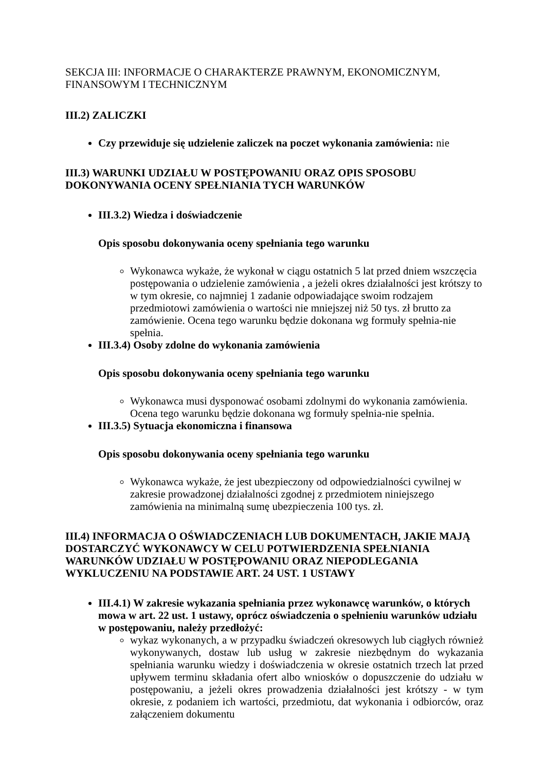SEKCJA III: INFORMACJE O CHARAKTERZE PRAWNYM, EKONOMICZNYM, FINANSOWYM I TECHNICZNYM
III.2) ZALICZKI
Czy przewiduje się udzielenie zaliczek na poczet wykonania zamówienia: nie
III.3) WARUNKI UDZIAŁU W POSTĘPOWANIU ORAZ OPIS SPOSOBU DOKONYWANIA OCENY SPEŁNIANIA TYCH WARUNKÓW
III.3.2) Wiedza i doświadczenie
Opis sposobu dokonywania oceny spełniania tego warunku
Wykonawca wykaże, że wykonał w ciągu ostatnich 5 lat przed dniem wszczęcia postępowania o udzielenie zamówienia , a jeżeli okres działalności jest krótszy to w tym okresie, co najmniej 1 zadanie odpowiadające swoim rodzajem przedmiotowi zamówienia o wartości nie mniejszej niż 50 tys. zł brutto za zamówienie. Ocena tego warunku będzie dokonana wg formuły spełnia-nie spełnia.
III.3.4) Osoby zdolne do wykonania zamówienia
Opis sposobu dokonywania oceny spełniania tego warunku
Wykonawca musi dysponować osobami zdolnymi do wykonania zamówienia. Ocena tego warunku będzie dokonana wg formuły spełnia-nie spełnia.
III.3.5) Sytuacja ekonomiczna i finansowa
Opis sposobu dokonywania oceny spełniania tego warunku
Wykonawca wykaże, że jest ubezpieczony od odpowiedzialności cywilnej w zakresie prowadzonej działalności zgodnej z przedmiotem niniejszego zamówienia na minimalną sumę ubezpieczenia 100 tys. zł.
III.4) INFORMACJA O OŚWIADCZENIACH LUB DOKUMENTACH, JAKIE MAJĄ DOSTARCZYĆ WYKONAWCY W CELU POTWIERDZENIA SPEŁNIANIA WARUNKÓW UDZIAŁU W POSTĘPOWANIU ORAZ NIEPODLEGANIA WYKLUCZENIU NA PODSTAWIE ART. 24 UST. 1 USTAWY
III.4.1) W zakresie wykazania spełniania przez wykonawcę warunków, o których mowa w art. 22 ust. 1 ustawy, oprócz oświadczenia o spełnieniu warunków udziału w postępowaniu, należy przedłożyć:
wykaz wykonanych, a w przypadku świadczeń okresowych lub ciągłych również wykonywanych, dostaw lub usług w zakresie niezbędnym do wykazania spełniania warunku wiedzy i doświadczenia w okresie ostatnich trzech lat przed upływem terminu składania ofert albo wniosków o dopuszczenie do udziału w postępowaniu, a jeżeli okres prowadzenia działalności jest krótszy - w tym okresie, z podaniem ich wartości, przedmiotu, dat wykonania i odbiorców, oraz załączeniem dokumentu